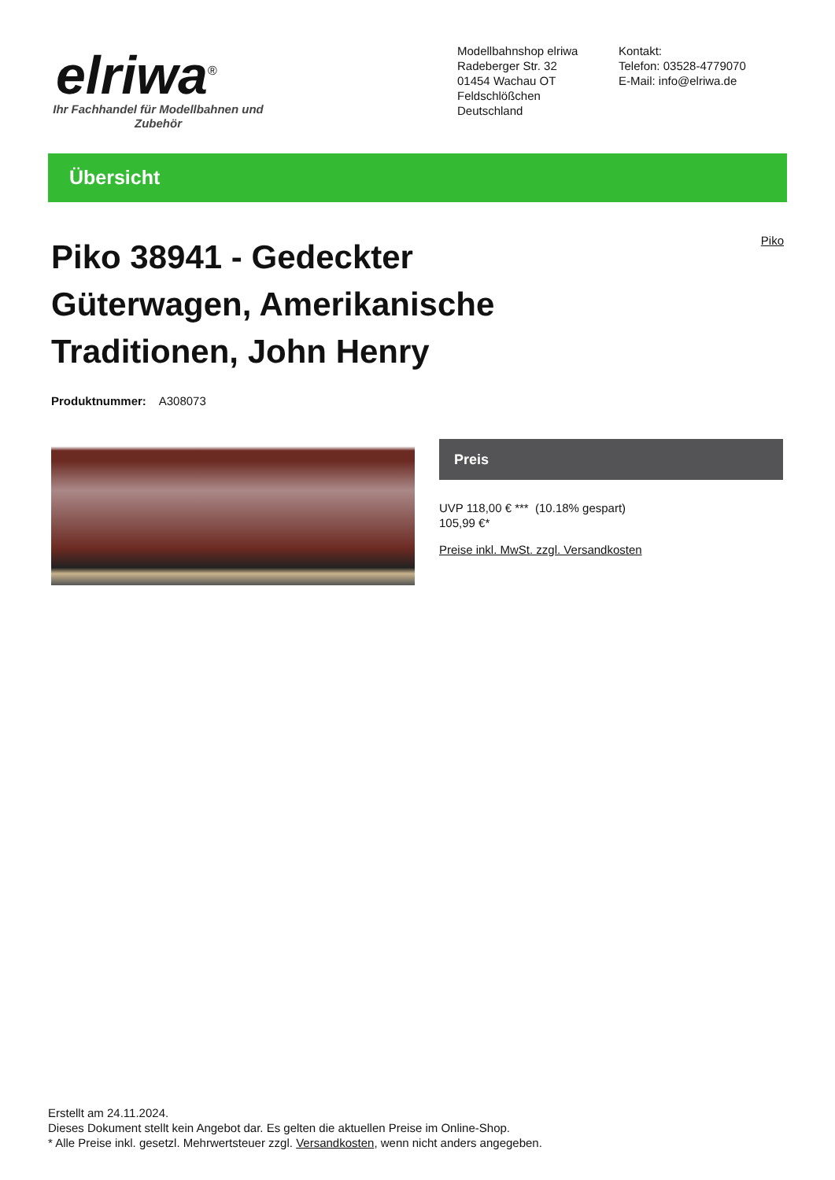elriwa<sup>®</sup>
Ihr Fachhandel für Modellbahnen und Zubehör
Modellbahnshop elriwa
Radeberger Str. 32
01454 Wachau OT Feldschlößchen
Deutschland
Kontakt:
Telefon: 03528-4779070
E-Mail: info@elriwa.de
Übersicht
Piko 38941 - Gedeckter Güterwagen, Amerikanische Traditionen, John Henry
Piko
Produktnummer: A308073
Preis
UVP 118,00 € *** (10.18% gespart)
105,99 €*
Preise inkl. MwSt. zzgl. Versandkosten
Erstellt am 24.11.2024.
Dieses Dokument stellt kein Angebot dar. Es gelten die aktuellen Preise im Online-Shop.
* Alle Preise inkl. gesetzl. Mehrwertsteuer zzgl. Versandkosten, wenn nicht anders angegeben.